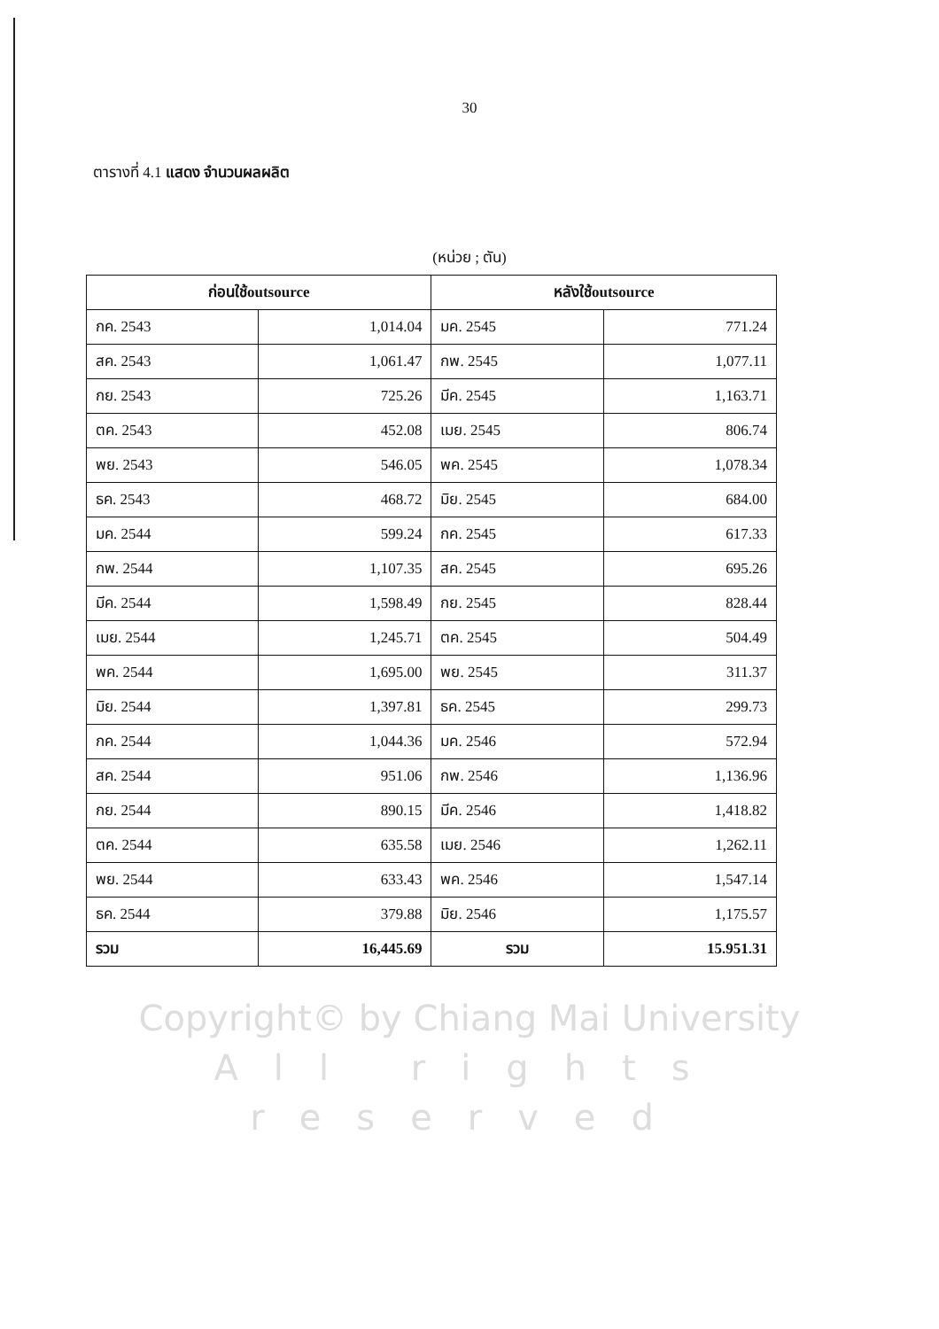30
ตารางที่ 4.1 แสดง จำนวนผลผลิต
(หน่วย ; ตัน)
| ก่อนใช้outsource | | หลังใช้outsource | |
| --- | --- | --- | --- |
| กค. 2543 | 1,014.04 | มค. 2545 | 771.24 |
| สค. 2543 | 1,061.47 | กพ. 2545 | 1,077.11 |
| กย. 2543 | 725.26 | มีค. 2545 | 1,163.71 |
| ตค. 2543 | 452.08 | เมย. 2545 | 806.74 |
| พย. 2543 | 546.05 | พค. 2545 | 1,078.34 |
| ธค. 2543 | 468.72 | มิย. 2545 | 684.00 |
| มค. 2544 | 599.24 | กค. 2545 | 617.33 |
| กพ. 2544 | 1,107.35 | สค. 2545 | 695.26 |
| มีค. 2544 | 1,598.49 | กย. 2545 | 828.44 |
| เมย. 2544 | 1,245.71 | ตค. 2545 | 504.49 |
| พค. 2544 | 1,695.00 | พย. 2545 | 311.37 |
| มิย. 2544 | 1,397.81 | ธค. 2545 | 299.73 |
| กค. 2544 | 1,044.36 | มค. 2546 | 572.94 |
| สค. 2544 | 951.06 | กพ. 2546 | 1,136.96 |
| กย. 2544 | 890.15 | มีค. 2546 | 1,418.82 |
| ตค. 2544 | 635.58 | เมย. 2546 | 1,262.11 |
| พย. 2544 | 633.43 | พค. 2546 | 1,547.14 |
| ธค. 2544 | 379.88 | มิย. 2546 | 1,175.57 |
| รวม | 16,445.69 | รวม | 15.951.31 |
Copyright© by Chiang Mai University
All rights reserved